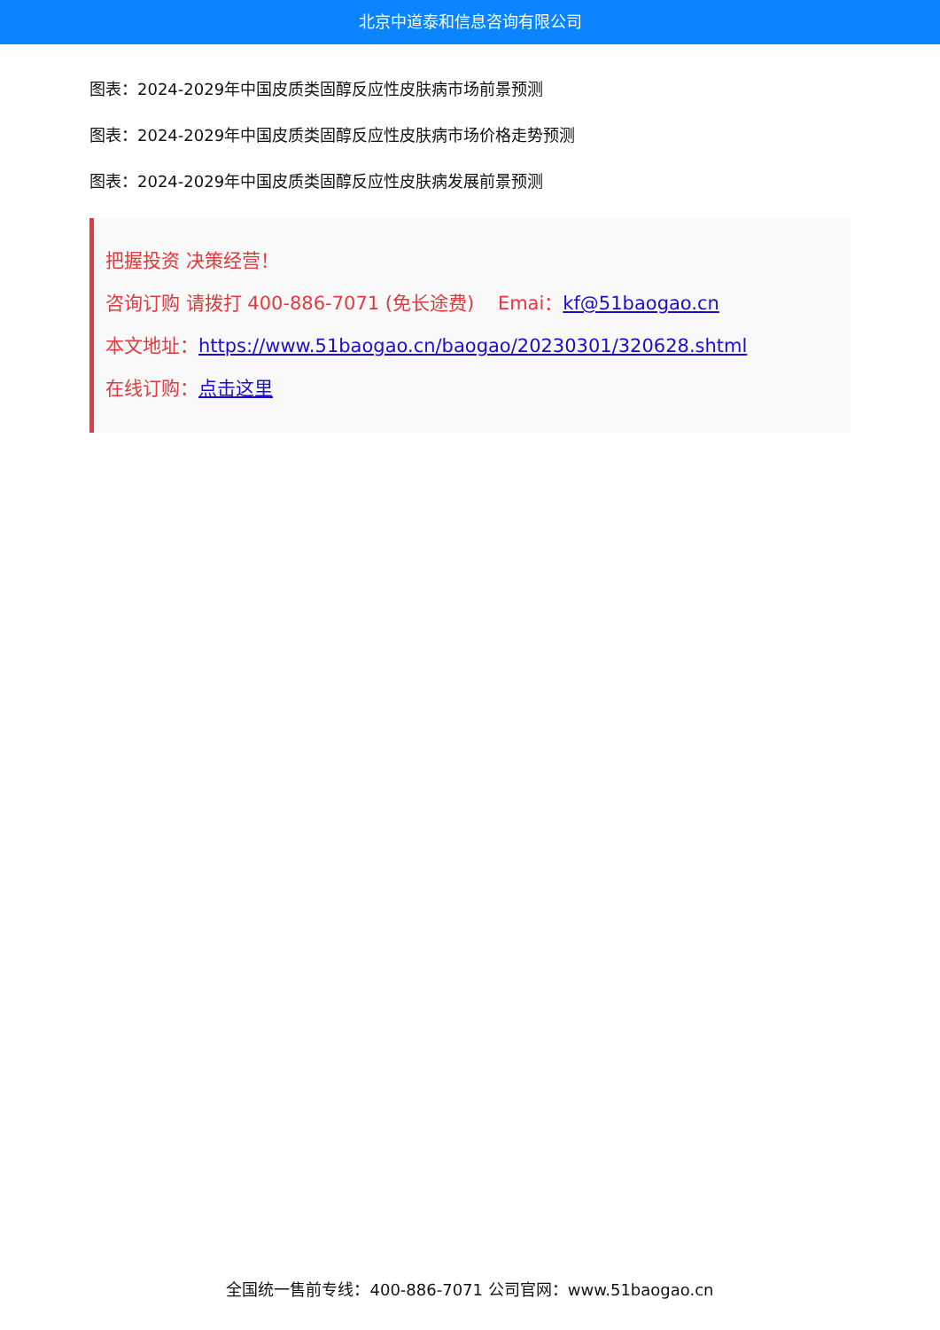北京中道泰和信息咨询有限公司
图表：2024-2029年中国皮质类固醇反应性皮肤病市场前景预测
图表：2024-2029年中国皮质类固醇反应性皮肤病市场价格走势预测
图表：2024-2029年中国皮质类固醇反应性皮肤病发展前景预测
把握投资 决策经营！
咨询订购 请拨打 400-886-7071 (免长途费) Emai：kf@51baogao.cn
本文地址：https://www.51baogao.cn/baogao/20230301/320628.shtml
在线订购：点击这里
全国统一售前专线：400-886-7071 公司官网：www.51baogao.cn